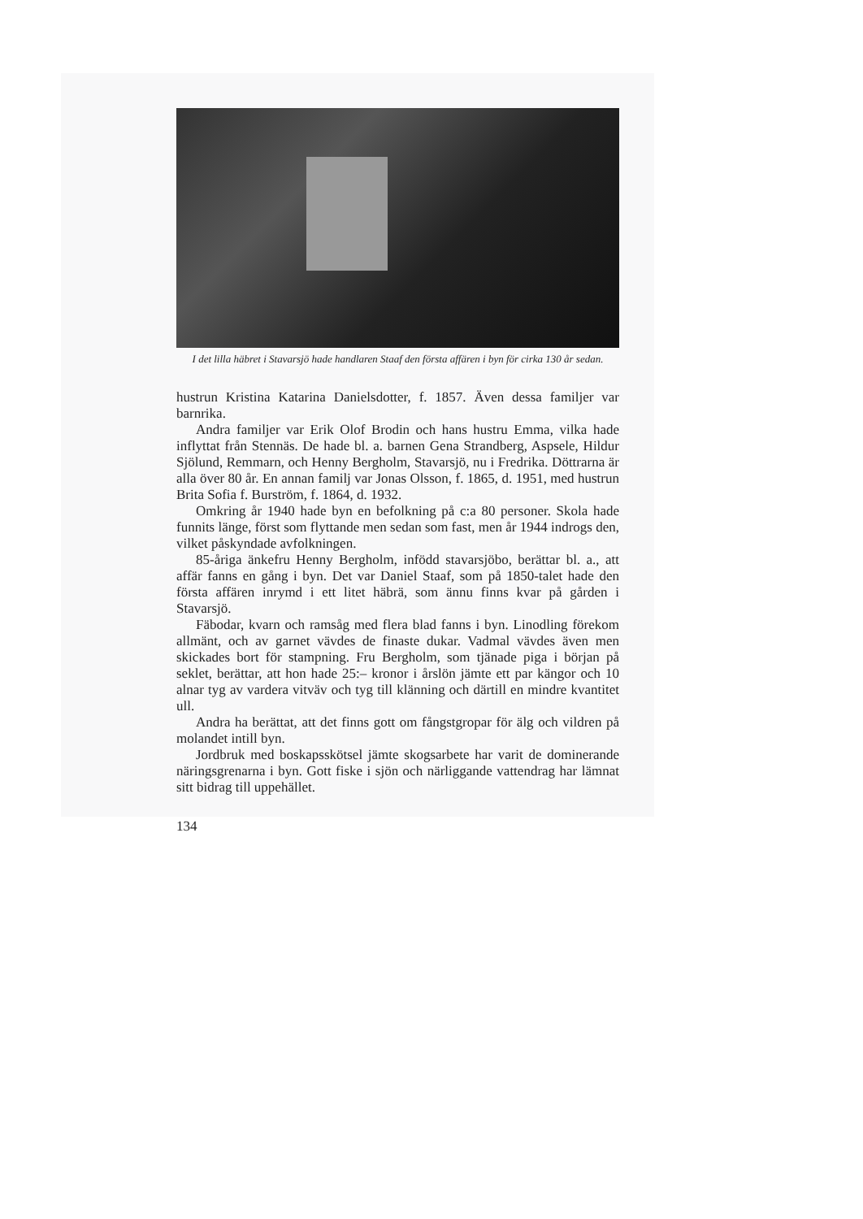I det lilla häbret i Stavarsjö hade handlaren Staaf den första affären i byn för cirka 130 år sedan.
hustrun Kristina Katarina Danielsdotter, f. 1857. Även dessa familjer var barnrika.
Andra familjer var Erik Olof Brodin och hans hustru Emma, vilka hade inflyttat från Stennäs. De hade bl. a. barnen Gena Strandberg, Aspsele, Hildur Sjölund, Remmarn, och Henny Bergholm, Stavarsjö, nu i Fredrika. Döttrarna är alla över 80 år. En annan familj var Jonas Olsson, f. 1865, d. 1951, med hustrun Brita Sofia f. Burström, f. 1864, d. 1932.
Omkring år 1940 hade byn en befolkning på c:a 80 personer. Skola hade funnits länge, först som flyttande men sedan som fast, men år 1944 indrogs den, vilket påskyndade avfolkningen.
85-åriga änkefru Henny Bergholm, infödd stavarsjöbo, berättar bl. a., att affär fanns en gång i byn. Det var Daniel Staaf, som på 1850-talet hade den första affären inrymd i ett litet häbrä, som ännu finns kvar på gården i Stavarsjö.
Fäbodar, kvarn och ramsåg med flera blad fanns i byn. Linodling förekom allmänt, och av garnet vävdes de finaste dukar. Vadmal vävdes även men skickades bort för stampning. Fru Bergholm, som tjänade piga i början på seklet, berättar, att hon hade 25:– kronor i årslön jämte ett par kängor och 10 alnar tyg av vardera vitväv och tyg till klänning och därtill en mindre kvantitet ull.
Andra ha berättat, att det finns gott om fångstgropar för älg och vildren på molandet intill byn.
Jordbruk med boskapsskötsel jämte skogsarbete har varit de dominerande näringsgrenarna i byn. Gott fiske i sjön och närliggande vattendrag har lämnat sitt bidrag till uppehället.
134